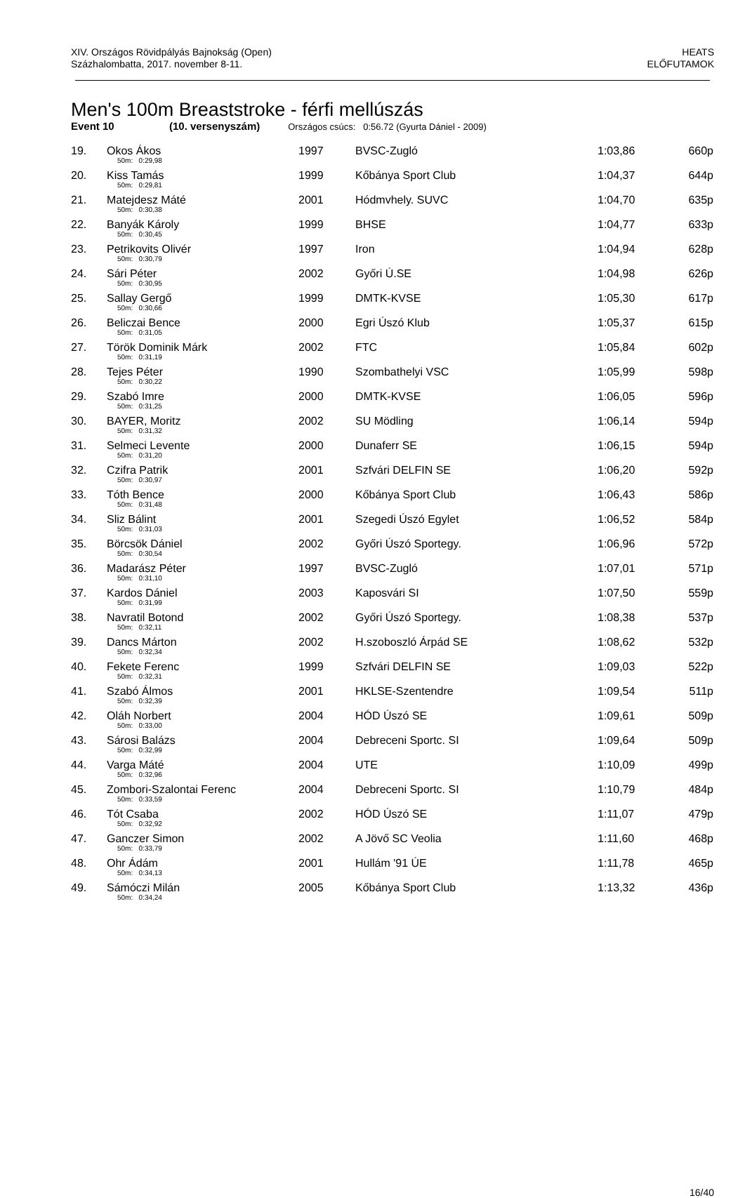XIV. Országos Rövidpályás Bajnokság (Open)
Százhalombatta, 2017. november 8-11.
HEATS
ELŐFUTAMOK
Men's 100m Breaststroke - férfi mellúszás
Event 10 (10. versenyszám) Országos csúcs: 0:56.72 (Gyurta Dániel - 2009)
| 19. | Okos Ákos | 1997 | BVSC-Zugló | 1:03,86 | 660p |
| | 50m: 0:29,98 | | | | |
| 20. | Kiss Tamás | 1999 | Kőbánya Sport Club | 1:04,37 | 644p |
| | 50m: 0:29,81 | | | | |
| 21. | Matejdesz Máté | 2001 | Hódmvhely. SUVC | 1:04,70 | 635p |
| | 50m: 0:30,38 | | | | |
| 22. | Banyák Károly | 1999 | BHSE | 1:04,77 | 633p |
| | 50m: 0:30,45 | | | | |
| 23. | Petrikovits Olivér | 1997 | Iron | 1:04,94 | 628p |
| | 50m: 0:30,79 | | | | |
| 24. | Sári Péter | 2002 | Győri Ú.SE | 1:04,98 | 626p |
| | 50m: 0:30,95 | | | | |
| 25. | Sallay Gergő | 1999 | DMTK-KVSE | 1:05,30 | 617p |
| | 50m: 0:30,66 | | | | |
| 26. | Beliczai Bence | 2000 | Egri Úszó Klub | 1:05,37 | 615p |
| | 50m: 0:31,05 | | | | |
| 27. | Török Dominik Márk | 2002 | FTC | 1:05,84 | 602p |
| | 50m: 0:31,19 | | | | |
| 28. | Tejes Péter | 1990 | Szombathelyi VSC | 1:05,99 | 598p |
| | 50m: 0:30,22 | | | | |
| 29. | Szabó Imre | 2000 | DMTK-KVSE | 1:06,05 | 596p |
| | 50m: 0:31,25 | | | | |
| 30. | BAYER, Moritz | 2002 | SU Mödling | 1:06,14 | 594p |
| | 50m: 0:31,32 | | | | |
| 31. | Selmeci Levente | 2000 | Dunaferr SE | 1:06,15 | 594p |
| | 50m: 0:31,20 | | | | |
| 32. | Czifra Patrik | 2001 | Szfvári DELFIN SE | 1:06,20 | 592p |
| | 50m: 0:30,97 | | | | |
| 33. | Tóth Bence | 2000 | Kőbánya Sport Club | 1:06,43 | 586p |
| | 50m: 0:31,48 | | | | |
| 34. | Sliz Bálint | 2001 | Szegedi Úszó Egylet | 1:06,52 | 584p |
| | 50m: 0:31,03 | | | | |
| 35. | Börcsök Dániel | 2002 | Győri Úszó Sportegy. | 1:06,96 | 572p |
| | 50m: 0:30,54 | | | | |
| 36. | Madarász Péter | 1997 | BVSC-Zugló | 1:07,01 | 571p |
| | 50m: 0:31,10 | | | | |
| 37. | Kardos Dániel | 2003 | Kaposvári SI | 1:07,50 | 559p |
| | 50m: 0:31,99 | | | | |
| 38. | Navratil Botond | 2002 | Győri Úszó Sportegy. | 1:08,38 | 537p |
| | 50m: 0:32,11 | | | | |
| 39. | Dancs Márton | 2002 | H.szoboszló Árpád SE | 1:08,62 | 532p |
| | 50m: 0:32,34 | | | | |
| 40. | Fekete Ferenc | 1999 | Szfvári DELFIN SE | 1:09,03 | 522p |
| | 50m: 0:32,31 | | | | |
| 41. | Szabó Álmos | 2001 | HKLSE-Szentendre | 1:09,54 | 511p |
| | 50m: 0:32,39 | | | | |
| 42. | Oláh Norbert | 2004 | HÓD Úszó SE | 1:09,61 | 509p |
| | 50m: 0:33,00 | | | | |
| 43. | Sárosi Balázs | 2004 | Debreceni Sportc. SI | 1:09,64 | 509p |
| | 50m: 0:32,99 | | | | |
| 44. | Varga Máté | 2004 | UTE | 1:10,09 | 499p |
| | 50m: 0:32,96 | | | | |
| 45. | Zombori-Szalontai Ferenc | 2004 | Debreceni Sportc. SI | 1:10,79 | 484p |
| | 50m: 0:33,59 | | | | |
| 46. | Tót Csaba | 2002 | HÓD Úszó SE | 1:11,07 | 479p |
| | 50m: 0:32,92 | | | | |
| 47. | Ganczer Simon | 2002 | A Jövő SC Veolia | 1:11,60 | 468p |
| | 50m: 0:33,79 | | | | |
| 48. | Ohr Ádám | 2001 | Hullám '91 ÚE | 1:11,78 | 465p |
| | 50m: 0:34,13 | | | | |
| 49. | Sámóczi Milán | 2005 | Kőbánya Sport Club | 1:13,32 | 436p |
| | 50m: 0:34,24 | | | | |
16/40